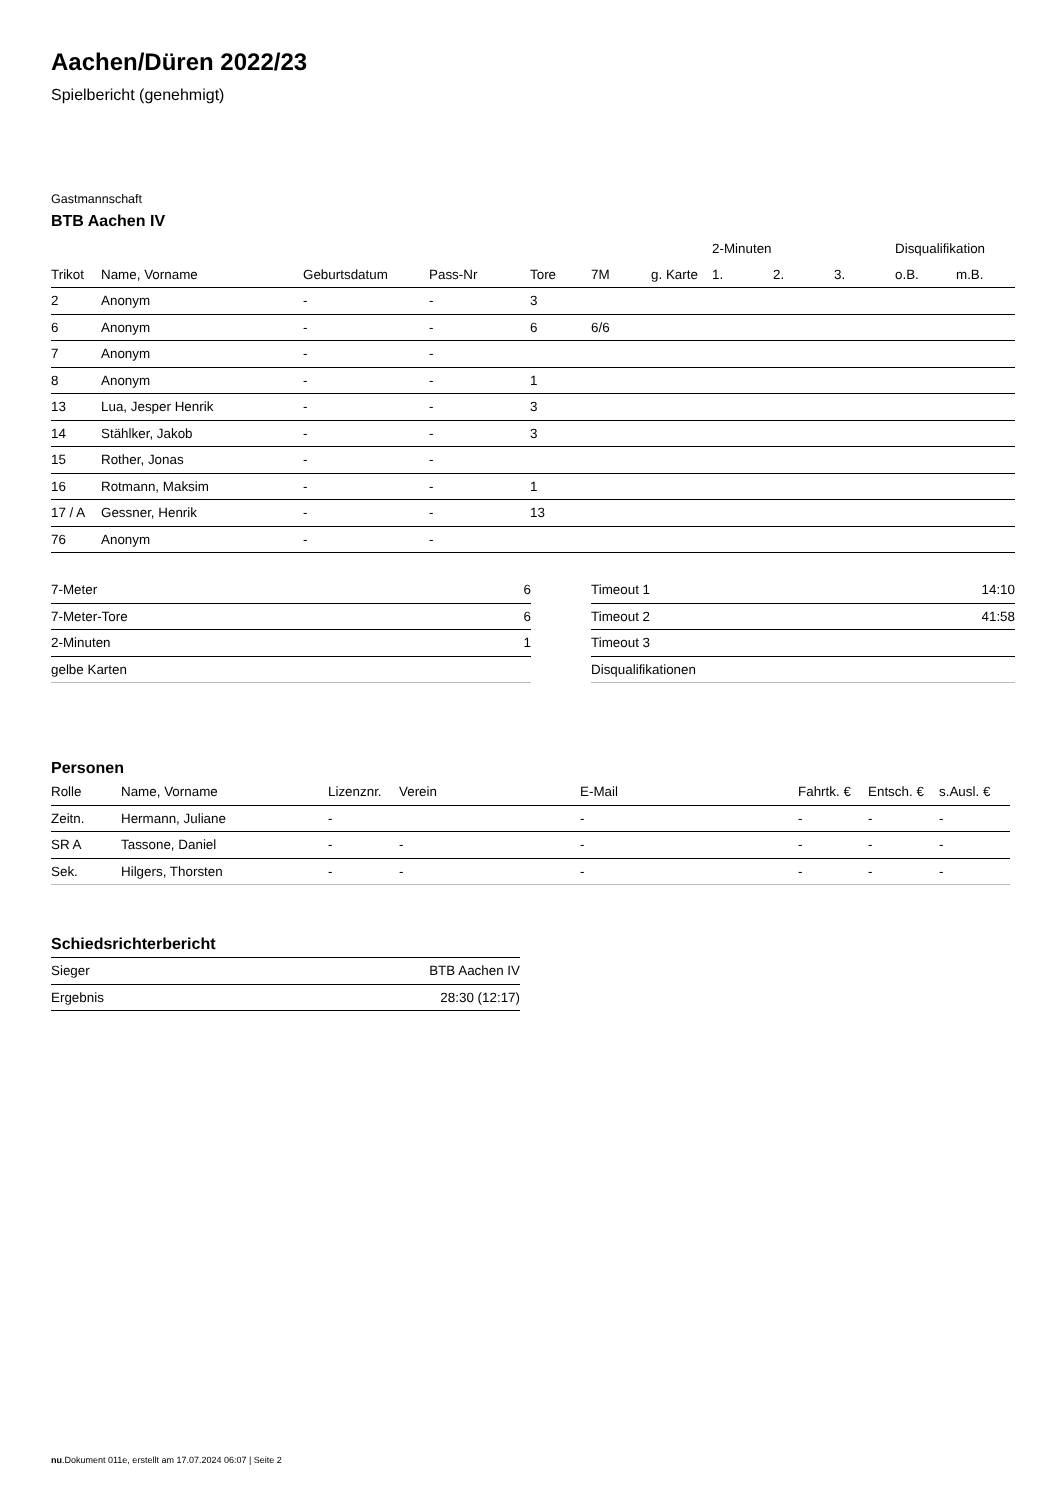Aachen/Düren 2022/23
Spielbericht (genehmigt)
Gastmannschaft
BTB Aachen IV
| | | | | | | | 2-Minuten | | | Disqualifikation | |
| --- | --- | --- | --- | --- | --- | --- | --- | --- | --- | --- | --- |
| Trikot | Name, Vorname | Geburtsdatum | Pass-Nr | Tore | 7M | g. Karte | 1. | 2. | 3. | o.B. | m.B. |
| 2 | Anonym | - | - | 3 | | | | | | | |
| 6 | Anonym | - | - | 6 | 6/6 | | | | | | |
| 7 | Anonym | - | - | | | | | | | | |
| 8 | Anonym | - | - | 1 | | | | | | | |
| 13 | Lua, Jesper Henrik | - | - | 3 | | | | | | | |
| 14 | Stählker, Jakob | - | - | 3 | | | | | | | |
| 15 | Rother, Jonas | - | - | | | | | | | | |
| 16 | Rotmann, Maksim | - | - | 1 | | | | | | | |
| 17 / A | Gessner, Henrik | - | - | 13 | | | | | | | |
| 76 | Anonym | - | - | | | | | | | | |
| 7-Meter | 6 |
| 7-Meter-Tore | 6 |
| 2-Minuten | 1 |
| gelbe Karten | |
| Timeout 1 | 14:10 |
| Timeout 2 | 41:58 |
| Timeout 3 | |
| Disqualifikationen | |
Personen
| Rolle | Name, Vorname | Lizenznr. | Verein | E-Mail | Fahrtk. € | Entsch. € | s.Ausl. € |
| --- | --- | --- | --- | --- | --- | --- | --- |
| Zeitn. | Hermann, Juliane | - | | - | - | - | - |
| SR A | Tassone, Daniel | - | - | - | - | - | - |
| Sek. | Hilgers, Thorsten | - | - | - | - | - | - |
Schiedsrichterbericht
| Sieger | BTB Aachen IV |
| Ergebnis | 28:30 (12:17) |
nu.Dokument 011e, erstellt am 17.07.2024 06:07 | Seite 2